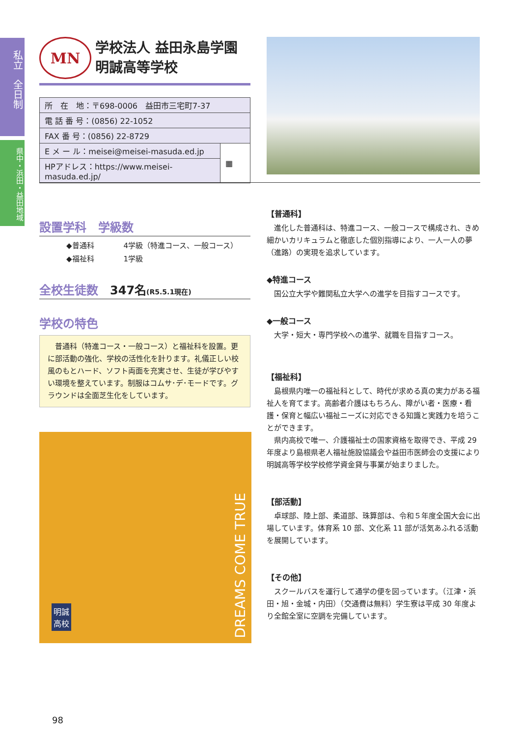私立　全日制
県中・浜田・益田地域
MN
学校法人 益田永島学園
明誠高等学校
| 所 在 地：〒698-0006 益田市三宅町7-37 | |
| 電 話 番 号：(0856) 22-1052 | |
| FAX 番 号：(0856) 22-8729 | |
| E メ ー ル：meisei@meisei-masuda.ed.jp | ▦ |
| HPアドレス：https://www.meisei-masuda.ed.jp/ | |
設置学科　学級数
◆普通科　　　　4学級（特進コース、一般コース）
◆福祉科　　　　1学級
全校生徒数　347名(R5.5.1現在)
学校の特色
普通科（特進コース・一般コース）と福祉科を設置。更に部活動の強化、学校の活性化を計ります。礼儀正しい校風のもとハード、ソフト両面を充実させ、生徒が学びやすい環境を整えています。制服はコムサ･デ･モードです。グラウンドは全面芝生化をしています。
DREAMS COME TRUE
明誠
高校
【普通科】
進化した普通科は、特進コース、一般コースで構成され、きめ細かいカリキュラムと徹底した個別指導により、一人一人の夢（進路）の実現を追求しています。
◆特進コース
国公立大学や難関私立大学への進学を目指すコースです。
◆一般コース
大学・短大・専門学校への進学、就職を目指すコース。
【福祉科】
島根県内唯一の福祉科として、時代が求める真の実力がある福祉人を育てます。高齢者介護はもちろん、障がい者・医療・看護・保育と幅広い福祉ニーズに対応できる知識と実践力を培うことができます。
県内高校で唯一、介護福祉士の国家資格を取得でき、平成 29 年度より島根県老人福祉施設協議会や益田市医師会の支援により明誠高等学校学校修学資金貸与事業が始まりました。
【部活動】
卓球部、陸上部、柔道部、珠算部は、令和５年度全国大会に出場しています。体育系 10 部、文化系 11 部が活気あふれる活動を展開しています。
【その他】
スクールバスを運行して通学の便を図っています。（江津・浜田・旭・金城・内田）（交通費は無料）学生寮は平成 30 年度より全館全室に空調を完備しています。
98